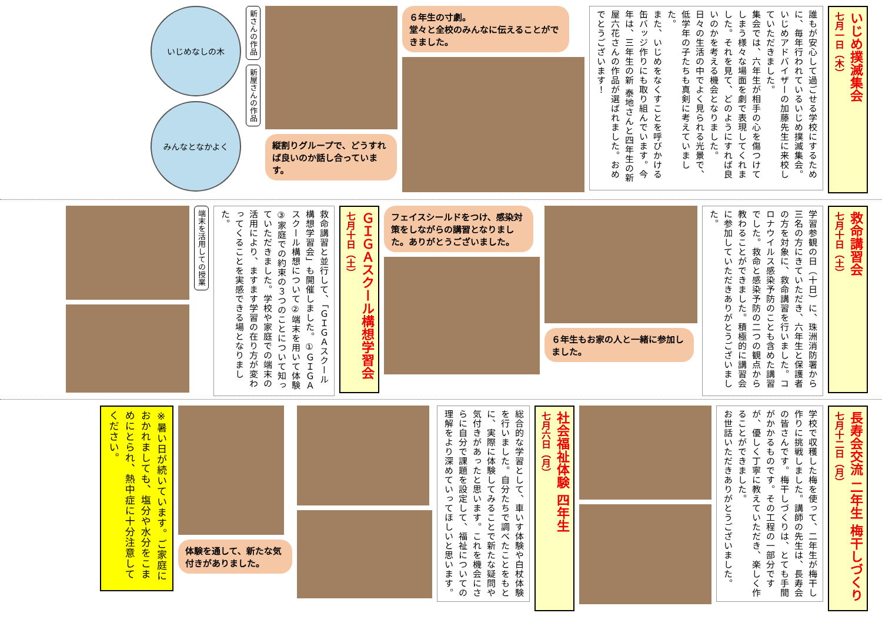いじめ撲滅集会
七月一日（木）
誰もが安心して過ごせる学校にするために、毎年行われているいじめ撲滅集会。いじめアドバイザーの加藤先生に来校していただきました。
集会では、六年生が相手の心を傷つけてしまう様々な場面を劇で表現してくれました。それを見て、どのようにすれば良いのかを考える機会となりました。
日々の生活の中でよく見られる光景で、低学年の子たちも真剣に考えていました。
また、いじめをなくすことを呼びかける缶バッジ作りにも取り組んでいます。今年は、三年生の新 泰地さんと四年生の新屋六花さんの作品が選ばれました。おめでとうございます！
６年生の寸劇。
堂々と全校のみんなに伝えることができました。
縦割りグループで、どうすれば良いのか話し合っています。
新さんの作品
新屋さんの作品
いじめなしの木
みんなとなかよく
救命講習会
七月十日（土）
学習参観の日（十日）に、珠洲消防署から三名の方にきていただき、六年生と保護者の方を対象に、救命講習を行いました。コロナウイルス感染予防のことも含めた講習でした。救命と感染予防の二つの観点から教わることができました。積極的に講習会に参加していただきありがとうございました。
６年生もお家の人と一緒に参加しました。
フェイスシールドをつけ、感染対策をしながらの講習となりました。ありがとうございました。
ＧＩＧＡスクール構想学習会
七月十日（土）
救命講習と並行して、「ＧＩＧＡスクール構想学習会」も開催しました。①ＧＩＧＡスクール構想について②端末を用いて体験③家庭での約束の３つのことについて知っていただきました。学校や家庭での端末の活用により、ますます学習の在り方が変わってくることを実感できる場となりました。
端末を活用しての授業
長寿会交流 二年生 梅干しづくり
七月十二日（月）
学校で収穫した梅を使って、二年生が梅干し作りに挑戦しました。講師の先生は、長寿会の皆さんです。梅干しづくりは、とても手間がかかるものです。その工程の一部分ですが、優しく丁寧に教えていただき、楽しく作ることができました。
お世話いただきありがとうございました。
社会福祉体験 四年生
七月六日（月）
総合的な学習として、車いす体験や白杖体験を行いました。自分たちで調べたことをもとに、実際に体験してみることで新たな疑問や気付きがあったと思います。これを機会にさらに自分で課題を設定して、福祉についての理解をより深めていってほしいと思います。
体験を通して、新たな気付きがありました。
※暑い日が続いています。ご家庭におかれましても、塩分や水分をこまめにとられ、熱中症に十分注意してください。